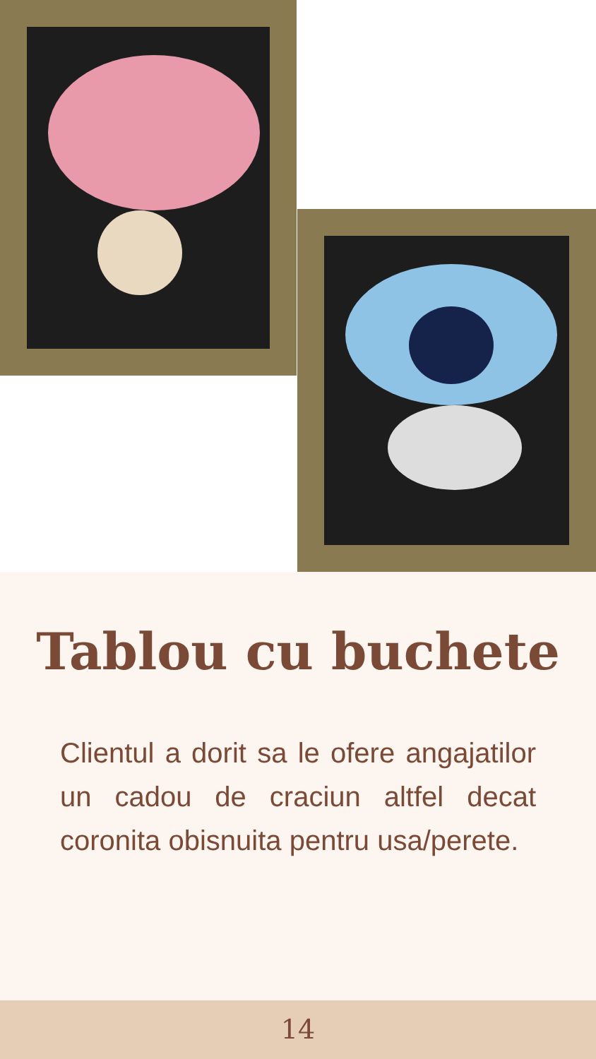Tablou cu buchete
Clientul a dorit sa le ofere angajatilor un cadou de craciun altfel decat coronita obisnuita pentru usa/perete.
14